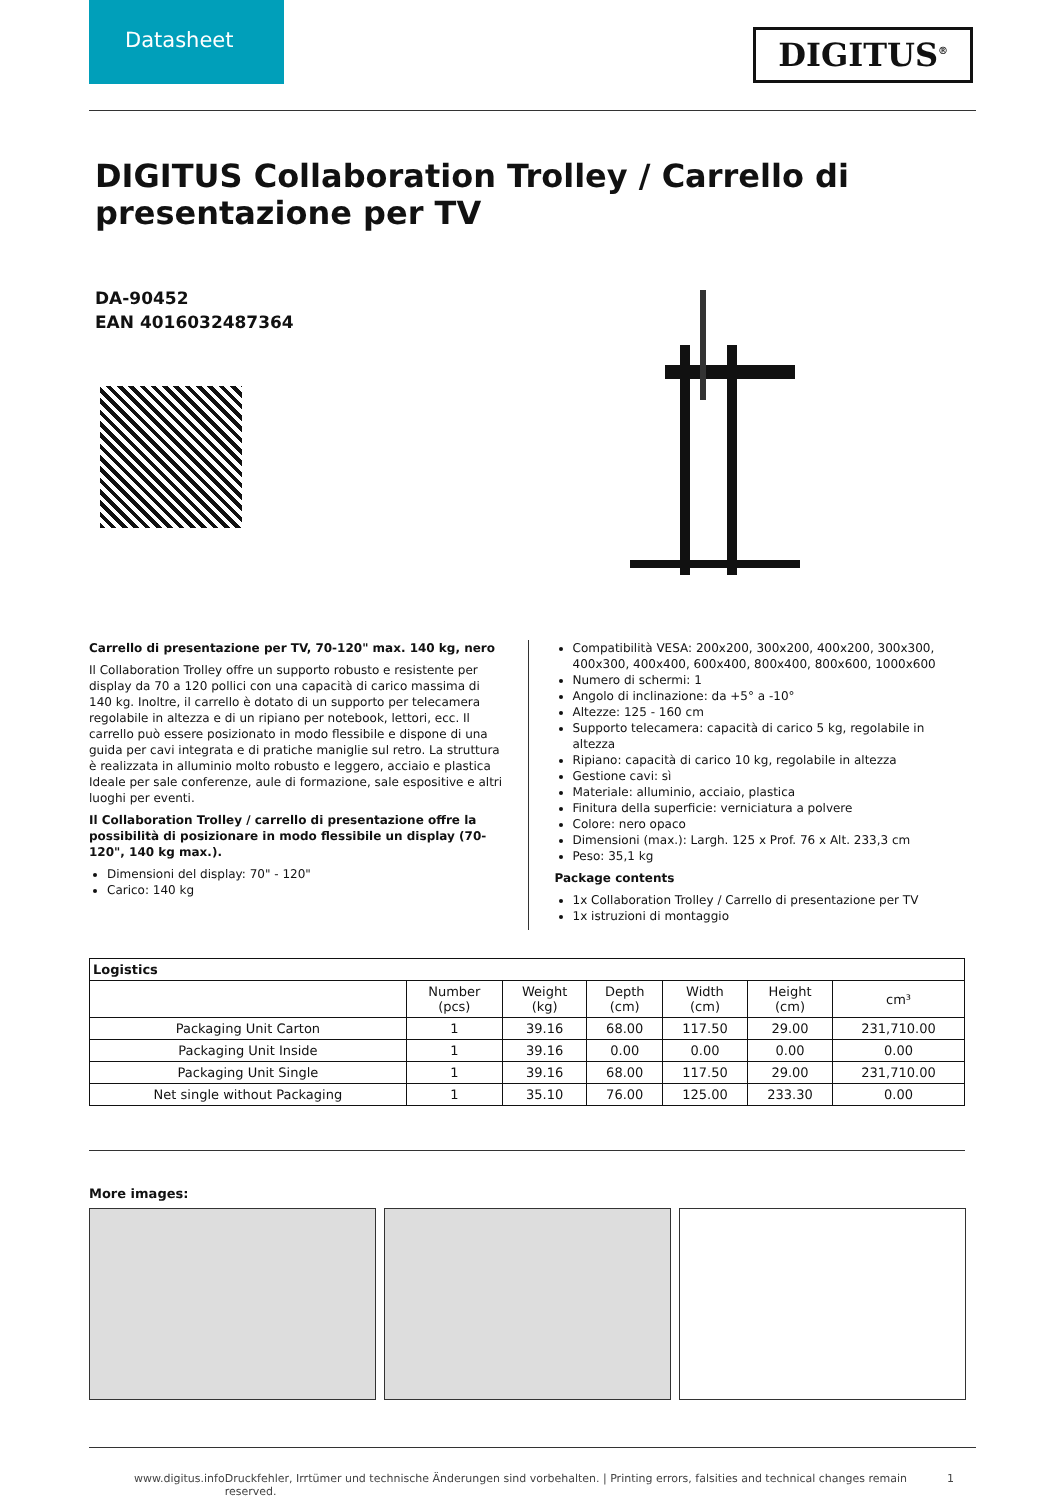Datasheet
DIGITUS<sup>®</sup>
DIGITUS Collaboration Trolley / Carrello di presentazione per TV
DA-90452
EAN 4016032487364
Carrello di presentazione per TV, 70-120" max. 140 kg, nero
Il Collaboration Trolley offre un supporto robusto e resistente per display da 70 a 120 pollici con una capacità di carico massima di 140 kg. Inoltre, il carrello è dotato di un supporto per telecamera regolabile in altezza e di un ripiano per notebook, lettori, ecc. Il carrello può essere posizionato in modo flessibile e dispone di una guida per cavi integrata e di pratiche maniglie sul retro. La struttura è realizzata in alluminio molto robusto e leggero, acciaio e plastica Ideale per sale conferenze, aule di formazione, sale espositive e altri luoghi per eventi.
Il Collaboration Trolley / carrello di presentazione offre la possibilità di posizionare in modo flessibile un display (70-120", 140 kg max.).
Dimensioni del display: 70" - 120"
Carico: 140 kg
Compatibilità VESA: 200x200, 300x200, 400x200, 300x300, 400x300, 400x400, 600x400, 800x400, 800x600, 1000x600
Numero di schermi: 1
Angolo di inclinazione: da +5° a -10°
Altezze: 125 - 160 cm
Supporto telecamera: capacità di carico 5 kg, regolabile in altezza
Ripiano: capacità di carico 10 kg, regolabile in altezza
Gestione cavi: sì
Materiale: alluminio, acciaio, plastica
Finitura della superficie: verniciatura a polvere
Colore: nero opaco
Dimensioni (max.): Largh. 125 x Prof. 76 x Alt. 233,3 cm
Peso: 35,1 kg
Package contents
1x Collaboration Trolley / Carrello di presentazione per TV
1x istruzioni di montaggio
| Logistics | | | | | | |
| --- | --- | --- | --- | --- | --- | --- |
| | Number (pcs) | Weight (kg) | Depth (cm) | Width (cm) | Height (cm) | cm³ |
| Packaging Unit Carton | 1 | 39.16 | 68.00 | 117.50 | 29.00 | 231,710.00 |
| Packaging Unit Inside | 1 | 39.16 | 0.00 | 0.00 | 0.00 | 0.00 |
| Packaging Unit Single | 1 | 39.16 | 68.00 | 117.50 | 29.00 | 231,710.00 |
| Net single without Packaging | 1 | 35.10 | 76.00 | 125.00 | 233.30 | 0.00 |
More images:
www.digitus.info Druckfehler, Irrtümer und technische Änderungen sind vorbehalten. | Printing errors, falsities and technical changes remain reserved. 1